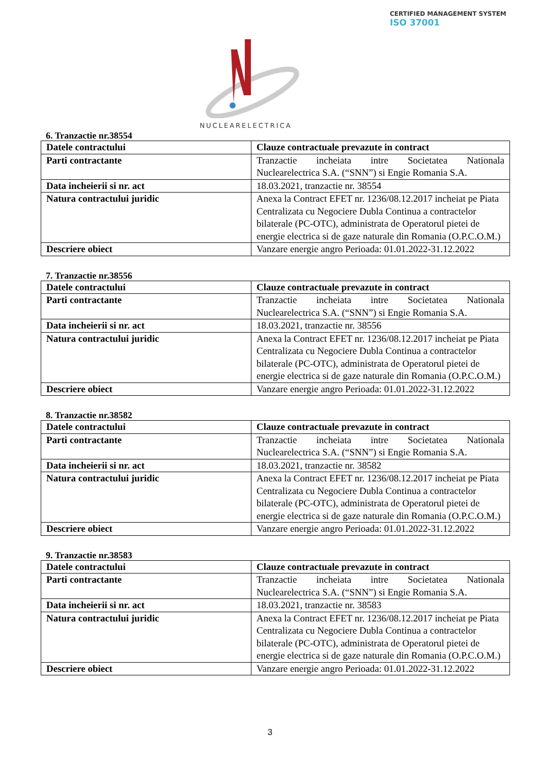CERTIFIED MANAGEMENT SYSTEM
ISO 37001
NUCLEARELECTRICA
6. Tranzactie nr.38554
| Datele contractului | Clauze contractuale prevazute in contract |
| Parti contractante | Tranzactie incheiata intre Societatea Nationala Nuclearelectrica S.A. (“SNN”) si Engie Romania S.A. |
| Data incheierii si nr. act | 18.03.2021, tranzactie nr. 38554 |
| Natura contractului juridic | Anexa la Contract EFET nr. 1236/08.12.2017 incheiat pe Piata Centralizata cu Negociere Dubla Continua a contractelor bilaterale (PC-OTC), administrata de Operatorul pietei de energie electrica si de gaze naturale din Romania (O.P.C.O.M.) |
| Descriere obiect | Vanzare energie angro Perioada: 01.01.2022-31.12.2022 |
7. Tranzactie nr.38556
| Datele contractului | Clauze contractuale prevazute in contract |
| Parti contractante | Tranzactie incheiata intre Societatea Nationala Nuclearelectrica S.A. (“SNN”) si Engie Romania S.A. |
| Data incheierii si nr. act | 18.03.2021, tranzactie nr. 38556 |
| Natura contractului juridic | Anexa la Contract EFET nr. 1236/08.12.2017 incheiat pe Piata Centralizata cu Negociere Dubla Continua a contractelor bilaterale (PC-OTC), administrata de Operatorul pietei de energie electrica si de gaze naturale din Romania (O.P.C.O.M.) |
| Descriere obiect | Vanzare energie angro Perioada: 01.01.2022-31.12.2022 |
8. Tranzactie nr.38582
| Datele contractului | Clauze contractuale prevazute in contract |
| Parti contractante | Tranzactie incheiata intre Societatea Nationala Nuclearelectrica S.A. (“SNN”) si Engie Romania S.A. |
| Data incheierii si nr. act | 18.03.2021, tranzactie nr. 38582 |
| Natura contractului juridic | Anexa la Contract EFET nr. 1236/08.12.2017 incheiat pe Piata Centralizata cu Negociere Dubla Continua a contractelor bilaterale (PC-OTC), administrata de Operatorul pietei de energie electrica si de gaze naturale din Romania (O.P.C.O.M.) |
| Descriere obiect | Vanzare energie angro Perioada: 01.01.2022-31.12.2022 |
9. Tranzactie nr.38583
| Datele contractului | Clauze contractuale prevazute in contract |
| Parti contractante | Tranzactie incheiata intre Societatea Nationala Nuclearelectrica S.A. (“SNN”) si Engie Romania S.A. |
| Data incheierii si nr. act | 18.03.2021, tranzactie nr. 38583 |
| Natura contractului juridic | Anexa la Contract EFET nr. 1236/08.12.2017 incheiat pe Piata Centralizata cu Negociere Dubla Continua a contractelor bilaterale (PC-OTC), administrata de Operatorul pietei de energie electrica si de gaze naturale din Romania (O.P.C.O.M.) |
| Descriere obiect | Vanzare energie angro Perioada: 01.01.2022-31.12.2022 |
3